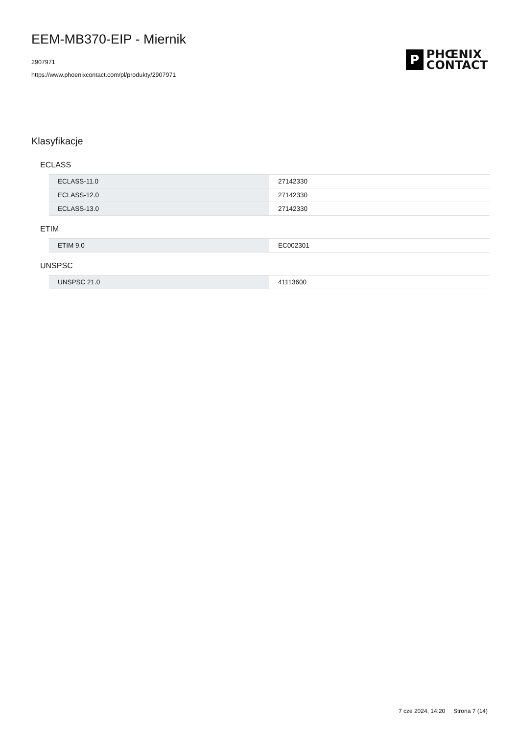EEM-MB370-EIP - Miernik
2907971
https://www.phoenixcontact.com/pl/produkty/2907971
P
PHŒNIX
CONTACT
Klasyfikacje
ECLASS
| ECLASS-11.0 | 27142330 |
| ECLASS-12.0 | 27142330 |
| ECLASS-13.0 | 27142330 |
ETIM
| ETIM 9.0 | EC002301 |
UNSPSC
| UNSPSC 21.0 | 41113600 |
7 cze 2024, 14:20 Strona 7 (14)